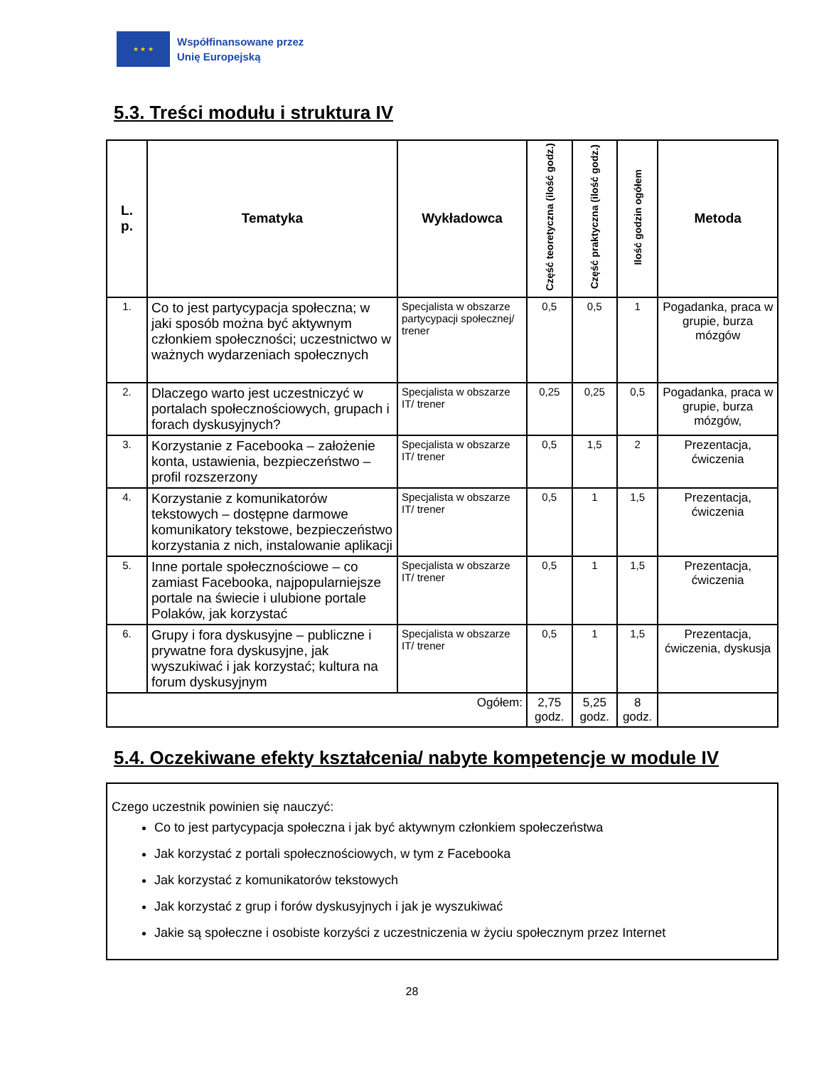★ ★ ★
Współfinansowane przez
Unię Europejską
5.3. Treści modułu i struktura IV
| L. p. | Tematyka | Wykładowca | Część teoretyczna (ilość godz.) | Część praktyczna (ilość godz.) | Ilość godzin ogółem | Metoda |
| --- | --- | --- | --- | --- | --- | --- |
| 1. | Co to jest partycypacja społeczna; w jaki sposób można być aktywnym członkiem społeczności; uczestnictwo w ważnych wydarzeniach społecznych | Specjalista w obszarze partycypacji społecznej/ trener | 0,5 | 0,5 | 1 | Pogadanka, praca w grupie, burza mózgów |
| 2. | Dlaczego warto jest uczestniczyć w portalach społecznościowych, grupach i forach dyskusyjnych? | Specjalista w obszarze IT/ trener | 0,25 | 0,25 | 0,5 | Pogadanka, praca w grupie, burza mózgów, |
| 3. | Korzystanie z Facebooka – założenie konta, ustawienia, bezpieczeństwo – profil rozszerzony | Specjalista w obszarze IT/ trener | 0,5 | 1,5 | 2 | Prezentacja, ćwiczenia |
| 4. | Korzystanie z komunikatorów tekstowych – dostępne darmowe komunikatory tekstowe, bezpieczeństwo korzystania z nich, instalowanie aplikacji | Specjalista w obszarze IT/ trener | 0,5 | 1 | 1,5 | Prezentacja, ćwiczenia |
| 5. | Inne portale społecznościowe – co zamiast Facebooka, najpopularniejsze portale na świecie i ulubione portale Polaków, jak korzystać | Specjalista w obszarze IT/ trener | 0,5 | 1 | 1,5 | Prezentacja, ćwiczenia |
| 6. | Grupy i fora dyskusyjne – publiczne i prywatne fora dyskusyjne, jak wyszukiwać i jak korzystać; kultura na forum dyskusyjnym | Specjalista w obszarze IT/ trener | 0,5 | 1 | 1,5 | Prezentacja, ćwiczenia, dyskusja |
| Ogółem: | | | 2,75 godz. | 5,25 godz. | 8 godz. | |
5.4. Oczekiwane efekty kształcenia/ nabyte kompetencje w module IV
Czego uczestnik powinien się nauczyć:
Co to jest partycypacja społeczna i jak być aktywnym członkiem społeczeństwa
Jak korzystać z portali społecznościowych, w tym z Facebooka
Jak korzystać z komunikatorów tekstowych
Jak korzystać z grup i forów dyskusyjnych i jak je wyszukiwać
Jakie są społeczne i osobiste korzyści z uczestniczenia w życiu społecznym przez Internet
28